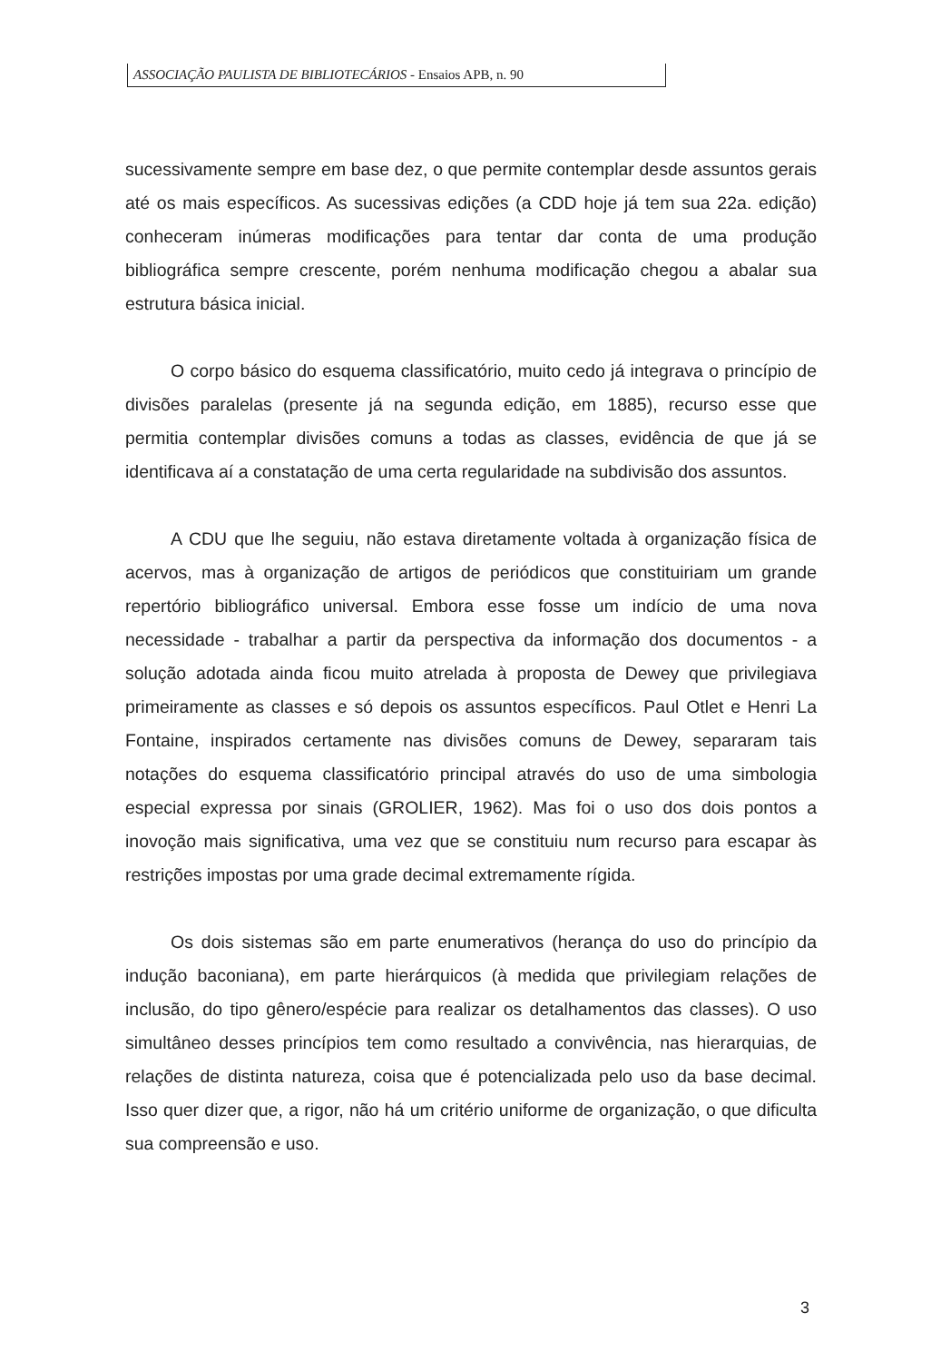ASSOCIAÇÃO PAULISTA DE BIBLIOTECÁRIOS - Ensaios APB, n. 90
sucessivamente sempre em base dez, o que permite contemplar desde assuntos gerais até os mais específicos. As sucessivas edições (a CDD hoje já tem sua 22a. edição) conheceram inúmeras modificações para tentar dar conta de uma produção bibliográfica sempre crescente, porém nenhuma modificação chegou a abalar sua estrutura básica inicial.
O corpo básico do esquema classificatório, muito cedo já integrava o princípio de divisões paralelas (presente já na segunda edição, em 1885), recurso esse que permitia contemplar divisões comuns a todas as classes, evidência de que já se identificava aí a constatação de uma certa regularidade na subdivisão dos assuntos.
A CDU que lhe seguiu, não estava diretamente voltada à organização física de acervos, mas à organização de artigos de periódicos que constituiriam um grande repertório bibliográfico universal. Embora esse fosse um indício de uma nova necessidade - trabalhar a partir da perspectiva da informação dos documentos - a solução adotada ainda ficou muito atrelada à proposta de Dewey que privilegiava primeiramente as classes e só depois os assuntos específicos. Paul Otlet e Henri La Fontaine, inspirados certamente nas divisões comuns de Dewey, separaram tais notações do esquema classificatório principal através do uso de uma simbologia especial expressa por sinais (GROLIER, 1962). Mas foi o uso dos dois pontos a inovoção mais significativa, uma vez que se constituiu num recurso para escapar às restrições impostas por uma grade decimal extremamente rígida.
Os dois sistemas são em parte enumerativos (herança do uso do princípio da indução baconiana), em parte hierárquicos (à medida que privilegiam relações de inclusão, do tipo gênero/espécie para realizar os detalhamentos das classes). O uso simultâneo desses princípios tem como resultado a convivência, nas hierarquias, de relações de distinta natureza, coisa que é potencializada pelo uso da base decimal. Isso quer dizer que, a rigor, não há um critério uniforme de organização, o que dificulta sua compreensão e uso.
3